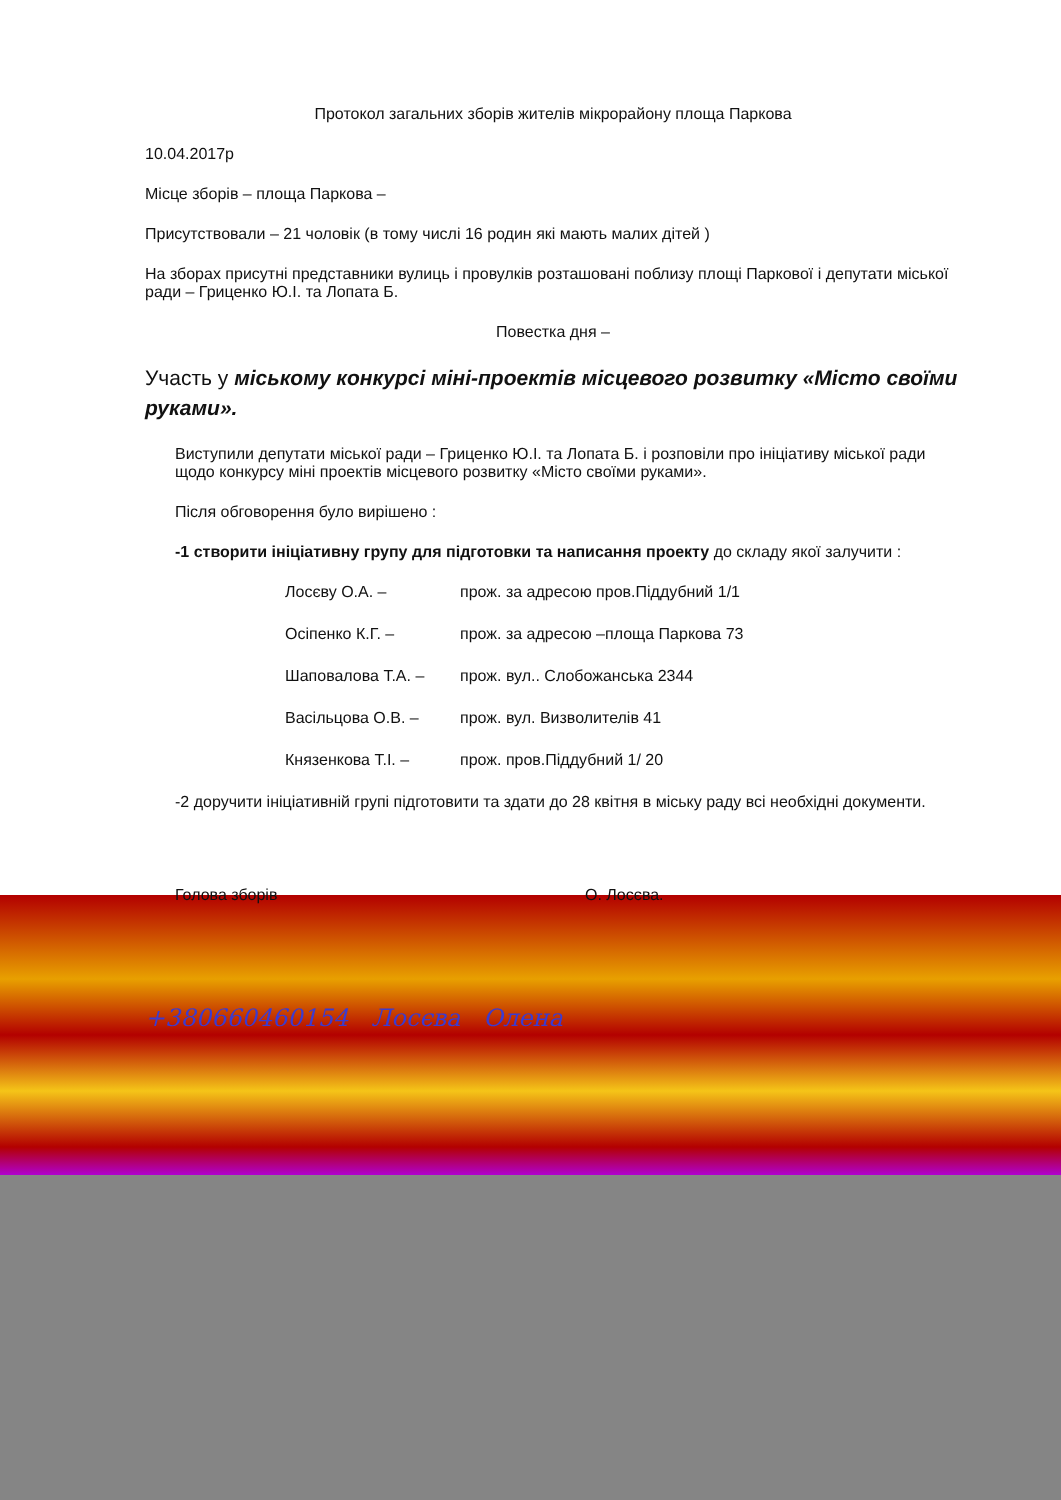Протокол загальних зборів жителів мікрорайону площа Паркова
10.04.2017р
Місце зборів – площа Паркова –
Присутствовали – 21 чоловік (в тому числі 16 родин які мають малих дітей )
На зборах присутні представники вулиць і провулків розташовані поблизу площі Паркової і депутати міської ради – Гриценко Ю.І. та Лопата Б.
Повестка дня –
Участь у міському конкурсі міні-проектів місцевого розвитку «Місто своїми руками».
Виступили депутати міської ради – Гриценко Ю.І. та Лопата Б. і розповіли про ініціативу міської ради щодо конкурсу міні проектів місцевого розвитку «Місто своїми руками».
Після обговорення було вирішено :
-1 створити ініціативну групу для підготовки та написання проекту до складу якої залучити :
Лосєву О.А. – прож. за адресою пров.Піддубний 1/1
Осіпенко К.Г. – прож. за адресою –площа Паркова 73
Шаповалова Т.А. – прож. вул.. Слобожанська 2344
Васільцова О.В. – прож. вул. Визволителів 41
Князенкова Т.І. – прож. пров.Піддубний 1/ 20
-2 доручити ініціативній групі підготовити та здати до 28 квітня в міську раду всі необхідні документи.
Голова зборів О. Лосєва.
+380660460154 Лосєва Олена